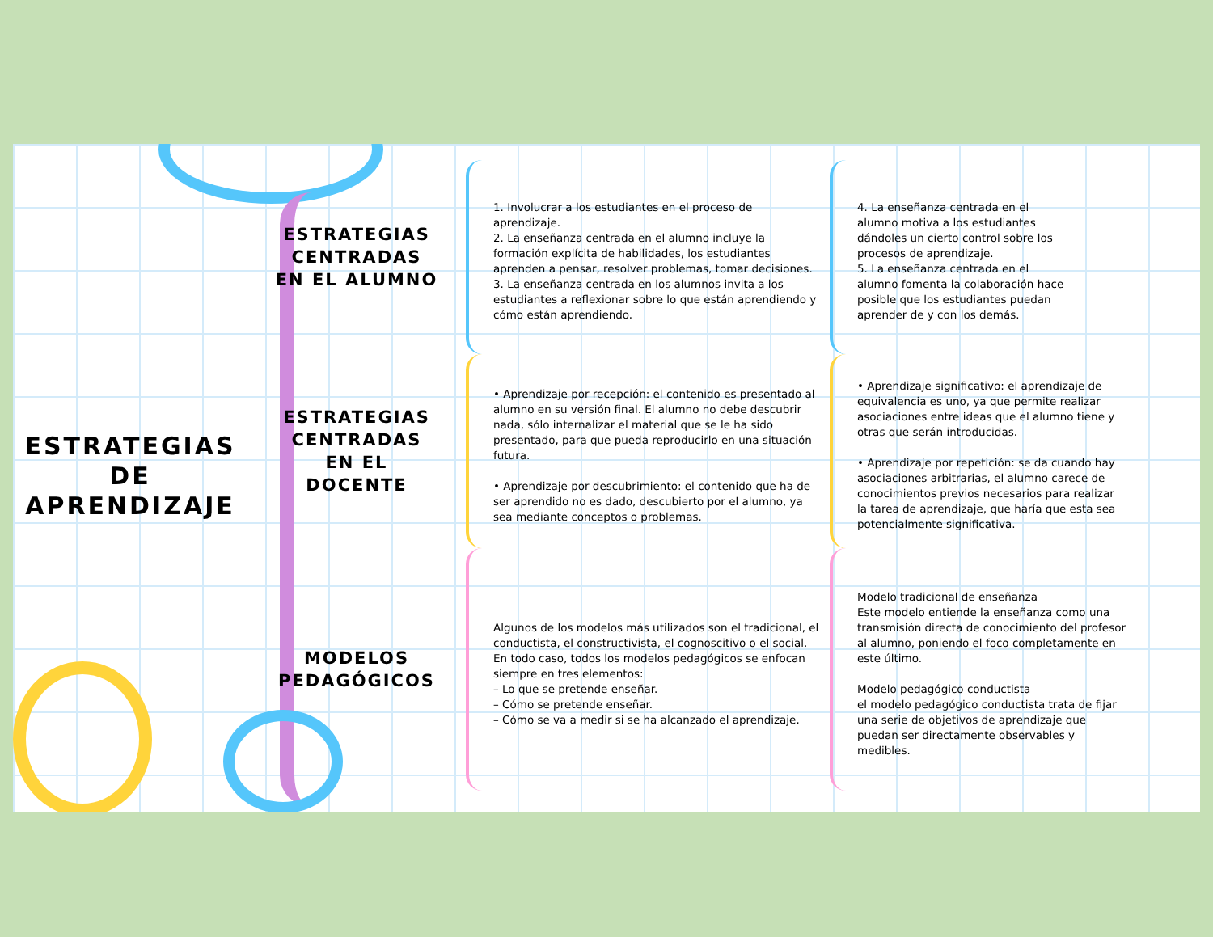ESTRATEGIAS
DE
APRENDIZAJE
ESTRATEGIAS
CENTRADAS
EN EL ALUMNO
1. Involucrar a los estudiantes en el proceso de aprendizaje.
2. La enseñanza centrada en el alumno incluye la formación explícita de habilidades, los estudiantes aprenden a pensar, resolver problemas, tomar decisiones.
3. La enseñanza centrada en los alumnos invita a los estudiantes a reflexionar sobre lo que están aprendiendo y cómo están aprendiendo.
4. La enseñanza centrada en el alumno motiva a los estudiantes dándoles un cierto control sobre los procesos de aprendizaje.
5. La enseñanza centrada en el alumno fomenta la colaboración hace posible que los estudiantes puedan aprender de y con los demás.
ESTRATEGIAS
CENTRADAS
EN EL
DOCENTE
• Aprendizaje por recepción: el contenido es presentado al alumno en su versión final. El alumno no debe descubrir nada, sólo internalizar el material que se le ha sido presentado, para que pueda reproducirlo en una situación futura.
• Aprendizaje por descubrimiento: el contenido que ha de ser aprendido no es dado, descubierto por el alumno, ya sea mediante conceptos o problemas.
• Aprendizaje significativo: el aprendizaje de equivalencia es uno, ya que permite realizar asociaciones entre ideas que el alumno tiene y otras que serán introducidas.
• Aprendizaje por repetición: se da cuando hay asociaciones arbitrarias, el alumno carece de conocimientos previos necesarios para realizar la tarea de aprendizaje, que haría que esta sea potencialmente significativa.
MODELOS
PEDAGÓGICOS
Algunos de los modelos más utilizados son el tradicional, el conductista, el constructivista, el cognoscitivo o el social. En todo caso, todos los modelos pedagógicos se enfocan siempre en tres elementos:
– Lo que se pretende enseñar.
– Cómo se pretende enseñar.
– Cómo se va a medir si se ha alcanzado el aprendizaje.
Modelo tradicional de enseñanza
Este modelo entiende la enseñanza como una transmisión directa de conocimiento del profesor al alumno, poniendo el foco completamente en este último.
Modelo pedagógico conductista
el modelo pedagógico conductista trata de fijar una serie de objetivos de aprendizaje que puedan ser directamente observables y medibles.